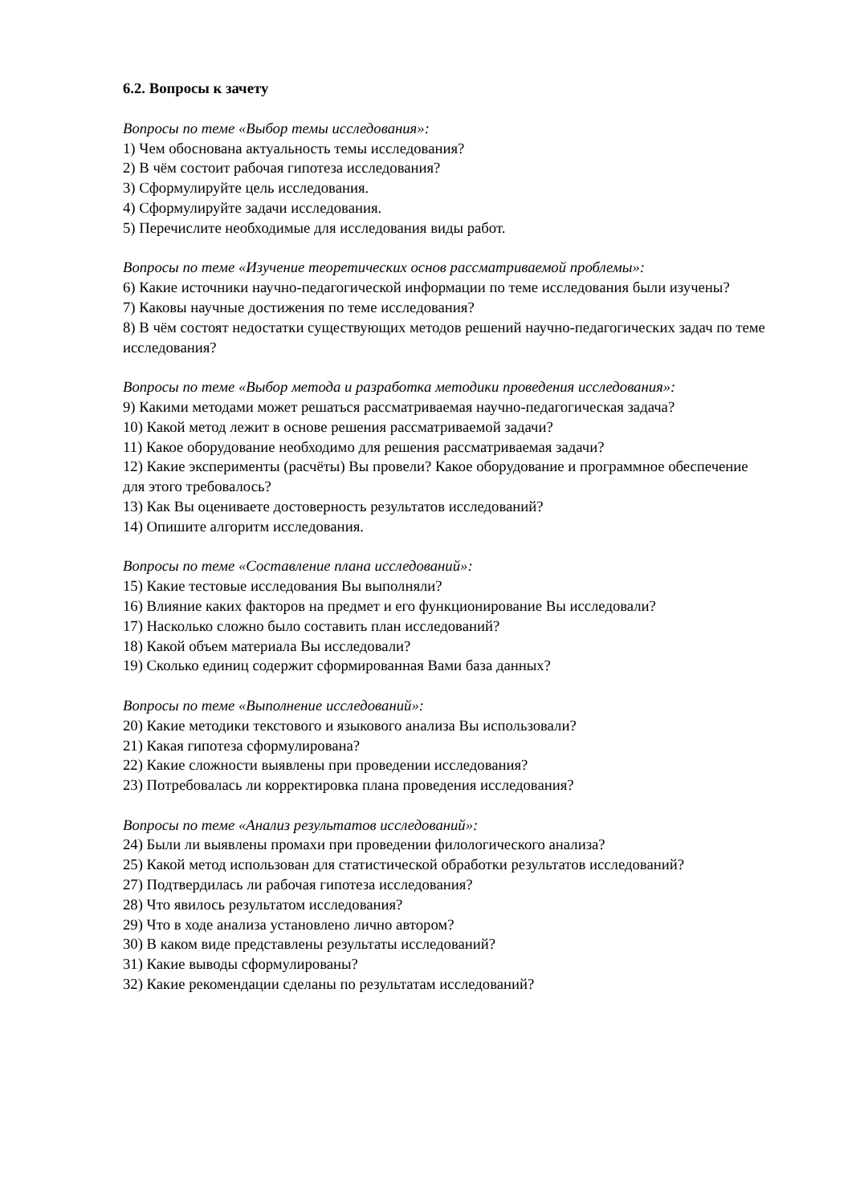6.2. Вопросы к зачету
Вопросы по теме «Выбор темы исследования»:
1) Чем обоснована актуальность темы исследования?
2) В чём состоит рабочая гипотеза исследования?
3) Сформулируйте цель исследования.
4) Сформулируйте задачи исследования.
5) Перечислите необходимые для исследования виды работ.
Вопросы по теме «Изучение теоретических основ рассматриваемой проблемы»:
6) Какие источники научно-педагогической информации по теме исследования были изучены?
7) Каковы научные достижения по теме исследования?
8) В чём состоят недостатки существующих методов решений научно-педагогических задач по теме исследования?
Вопросы по теме «Выбор метода и разработка методики проведения исследования»:
9) Какими методами может решаться рассматриваемая научно-педагогическая задача?
10) Какой метод лежит в основе решения рассматриваемой задачи?
11) Какое оборудование необходимо для решения рассматриваемая задачи?
12) Какие эксперименты (расчёты) Вы провели? Какое оборудование и программное обеспечение для этого требовалось?
13) Как Вы оцениваете достоверность результатов исследований?
14) Опишите алгоритм исследования.
Вопросы по теме «Составление плана исследований»:
15) Какие тестовые исследования Вы выполняли?
16) Влияние каких факторов на предмет и его функционирование Вы исследовали?
17) Насколько сложно было составить план исследований?
18) Какой объем материала Вы исследовали?
19) Сколько единиц содержит сформированная Вами база данных?
Вопросы по теме «Выполнение исследований»:
20) Какие методики текстового и языкового анализа Вы использовали?
21) Какая гипотеза сформулирована?
22) Какие сложности выявлены при проведении исследования?
23) Потребовалась ли корректировка плана проведения исследования?
Вопросы по теме «Анализ результатов исследований»:
24) Были ли выявлены промахи при проведении филологического анализа?
25) Какой метод использован для статистической обработки результатов исследований?
27) Подтвердилась ли рабочая гипотеза исследования?
28) Что явилось результатом исследования?
29) Что в ходе анализа установлено лично автором?
30) В каком виде представлены результаты исследований?
31) Какие выводы сформулированы?
32) Какие рекомендации сделаны по результатам исследований?